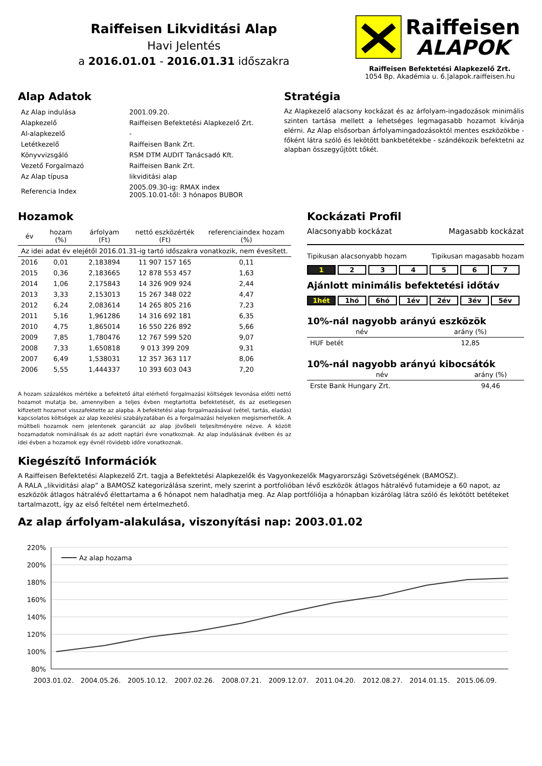Raiffeisen Likviditási Alap
Havi Jelentés
a 2016.01.01 - 2016.01.31 időszakra
Raiffeisen
ALAPOK
Raiffeisen Befektetési Alapkezelő Zrt.
1054 Bp. Akadémia u. 6.|alapok.raiffeisen.hu
Alap Adatok
| Az Alap indulása | 2001.09.20. |
| Alapkezelő | Raiffeisen Befektetési Alapkezelő Zrt. |
| Al-alapkezelő | - |
| Letétkezelő | Raiffeisen Bank Zrt. |
| Könyvvizsgáló | RSM DTM AUDIT Tanácsadó Kft. |
| Vezető Forgalmazó | Raiffeisen Bank Zrt. |
| Az Alap típusa | likviditási alap |
| Referencia Index | 2005.09.30-ig: RMAX index 2005.10.01-től: 3 hónapos BUBOR |
Stratégia
Az Alapkezelő alacsony kockázat és az árfolyam-ingadozások minimális szinten tartása mellett a lehetséges legmagasabb hozamot kívánja elérni. Az Alap elsősorban árfolyamingadozásoktól mentes eszközökbe - főként látra szóló és lekötött bankbetétekbe - szándékozik befektetni az alapban összegyűjtött tőkét.
Hozamok
| év | hozam (%) | árfolyam (Ft) | nettó eszközérték (Ft) | referenciaindex hozam (%) |
| --- | --- | --- | --- | --- |
| Az idei adat év elejétől 2016.01.31-ig tartó időszakra vonatkozik, nem évesített. | | | | |
| 2016 | 0,01 | 2,183894 | 11 907 157 165 | 0,11 |
| 2015 | 0,36 | 2,183665 | 12 878 553 457 | 1,63 |
| 2014 | 1,06 | 2,175843 | 14 326 909 924 | 2,44 |
| 2013 | 3,33 | 2,153013 | 15 267 348 022 | 4,47 |
| 2012 | 6,24 | 2,083614 | 14 265 805 216 | 7,23 |
| 2011 | 5,16 | 1,961286 | 14 316 692 181 | 6,35 |
| 2010 | 4,75 | 1,865014 | 16 550 226 892 | 5,66 |
| 2009 | 7,85 | 1,780476 | 12 767 599 520 | 9,07 |
| 2008 | 7,33 | 1,650818 | 9 013 399 209 | 9,31 |
| 2007 | 6,49 | 1,538031 | 12 357 363 117 | 8,06 |
| 2006 | 5,55 | 1,444337 | 10 393 603 043 | 7,20 |
A hozam százalékos mértéke a befektető által elérhető forgalmazási költségek levonása előtti nettó hozamot mutatja be, amennyiben a teljes évben megtartotta befektetését, és az esetlegesen kifizetett hozamot visszafektette az alapba. A befektetési alap forgalmazásával (vétel, tartás, eladás) kapcsolatos költségek az alap kezelési szabályzatában és a forgalmazási helyeken megismerhetők. A múltbeli hozamok nem jelentenek garanciát az alap jövőbeli teljesítményére nézve. A közölt hozamadatok nominálisak és az adott naptári évre vonatkoznak. Az alap indulásának évében és az idei évben a hozamok egy évnél rövidebb időre vonatkoznak.
Kockázati Profil
Alacsonyabb kockázat Magasabb kockázat
Tipikusan alacsonyabb hozam Tipikusan magasabb hozam
1 234567
Ajánlott minimális befektetési időtáv
1hét 1hó 6hó 1év 2év 3év 5év
10%-nál nagyobb arányú eszközök
| név | arány (%) |
| --- | --- |
| HUF betét | 12,85 |
10%-nál nagyobb arányú kibocsátók
| név | arány (%) |
| --- | --- |
| Erste Bank Hungary Zrt. | 94,46 |
Kiegészítő Információk
A Raiffeisen Befektetési Alapkezelő Zrt. tagja a Befektetési Alapkezelők és Vagyonkezelők Magyarországi Szövetségének (BAMOSZ).
A RALA „likviditási alap” a BAMOSZ kategorizálása szerint, mely szerint a portfolióban lévő eszközök átlagos hátralévő futamideje a 60 napot, az eszközök átlagos hátralévő élettartama a 6 hónapot nem haladhatja meg. Az Alap portfóliója a hónapban kizárólag látra szóló és lekötött betéteket tartalmazott, így az első feltétel nem értelmezhető.
Az alap árfolyam-alakulása, viszonyítási nap: 2003.01.02
220%
200%
180%
160%
140%
120%
100%
80%
Az alap hozama
2003.01.02.
2004.05.26.
2005.10.12.
2007.02.26.
2008.07.21.
2009.12.07.
2011.04.20.
2012.08.27.
2014.01.15.
2015.06.09.